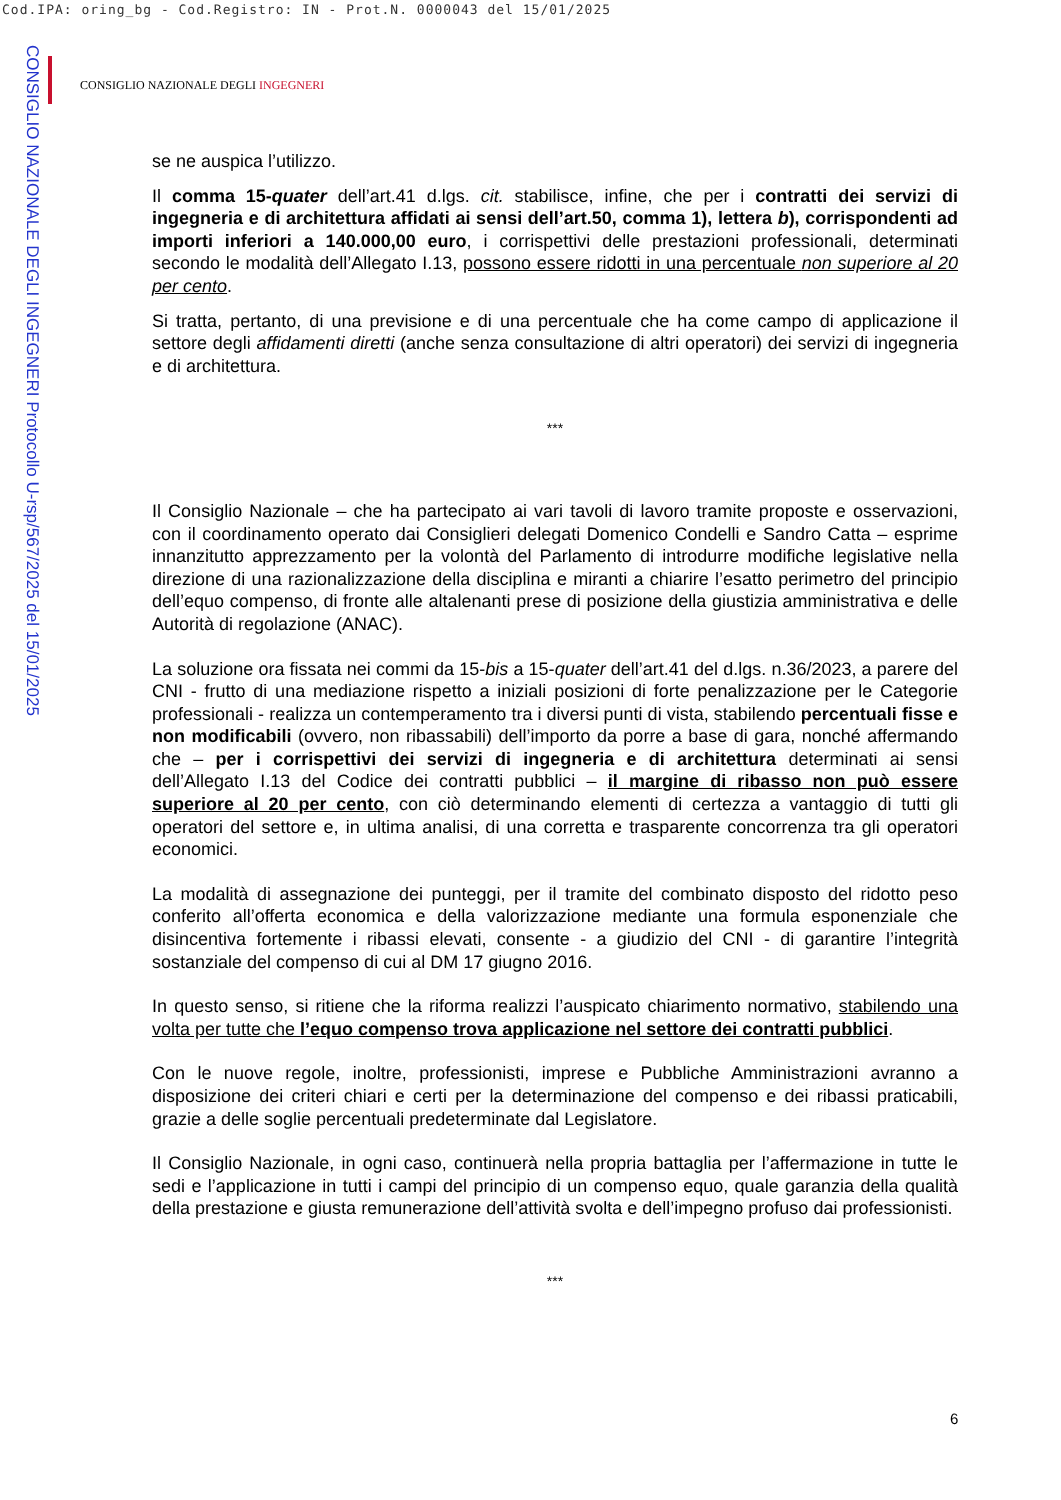Cod.IPA: oring_bg - Cod.Registro: IN - Prot.N. 0000043 del 15/01/2025
CONSIGLIO NAZIONALE DEGLI INGEGNERI Protocollo U-rsp/567/2025 del 15/01/2025
CONSIGLIO NAZIONALE DEGLI INGEGNERI
se ne auspica l’utilizzo.
Il comma 15-quater dell’art.41 d.lgs. cit. stabilisce, infine, che per i contratti dei servizi di ingegneria e di architettura affidati ai sensi dell’art.50, comma 1), lettera b), corrispondenti ad importi inferiori a 140.000,00 euro, i corrispettivi delle prestazioni professionali, determinati secondo le modalità dell’Allegato I.13, possono essere ridotti in una percentuale non superiore al 20 per cento.
Si tratta, pertanto, di una previsione e di una percentuale che ha come campo di applicazione il settore degli affidamenti diretti (anche senza consultazione di altri operatori) dei servizi di ingegneria e di architettura.
***
Il Consiglio Nazionale – che ha partecipato ai vari tavoli di lavoro tramite proposte e osservazioni, con il coordinamento operato dai Consiglieri delegati Domenico Condelli e Sandro Catta – esprime innanzitutto apprezzamento per la volontà del Parlamento di introdurre modifiche legislative nella direzione di una razionalizzazione della disciplina e miranti a chiarire l’esatto perimetro del principio dell’equo compenso, di fronte alle altalenanti prese di posizione della giustizia amministrativa e delle Autorità di regolazione (ANAC).
La soluzione ora fissata nei commi da 15-bis a 15-quater dell’art.41 del d.lgs. n.36/2023, a parere del CNI - frutto di una mediazione rispetto a iniziali posizioni di forte penalizzazione per le Categorie professionali - realizza un contemperamento tra i diversi punti di vista, stabilendo percentuali fisse e non modificabili (ovvero, non ribassabili) dell’importo da porre a base di gara, nonché affermando che – per i corrispettivi dei servizi di ingegneria e di architettura determinati ai sensi dell’Allegato I.13 del Codice dei contratti pubblici – il margine di ribasso non può essere superiore al 20 per cento, con ciò determinando elementi di certezza a vantaggio di tutti gli operatori del settore e, in ultima analisi, di una corretta e trasparente concorrenza tra gli operatori economici.
La modalità di assegnazione dei punteggi, per il tramite del combinato disposto del ridotto peso conferito all’offerta economica e della valorizzazione mediante una formula esponenziale che disincentiva fortemente i ribassi elevati, consente - a giudizio del CNI - di garantire l’integrità sostanziale del compenso di cui al DM 17 giugno 2016.
In questo senso, si ritiene che la riforma realizzi l’auspicato chiarimento normativo, stabilendo una volta per tutte che l’equo compenso trova applicazione nel settore dei contratti pubblici.
Con le nuove regole, inoltre, professionisti, imprese e Pubbliche Amministrazioni avranno a disposizione dei criteri chiari e certi per la determinazione del compenso e dei ribassi praticabili, grazie a delle soglie percentuali predeterminate dal Legislatore.
Il Consiglio Nazionale, in ogni caso, continuerà nella propria battaglia per l’affermazione in tutte le sedi e l’applicazione in tutti i campi del principio di un compenso equo, quale garanzia della qualità della prestazione e giusta remunerazione dell’attività svolta e dell’impegno profuso dai professionisti.
***
6